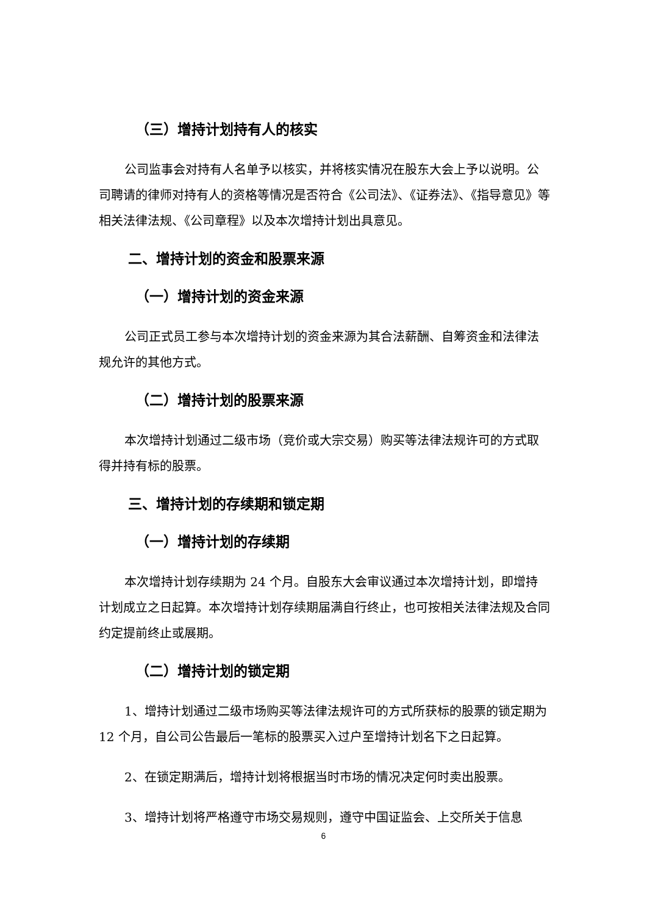（三）增持计划持有人的核实
公司监事会对持有人名单予以核实，并将核实情况在股东大会上予以说明。公司聘请的律师对持有人的资格等情况是否符合《公司法》、《证券法》、《指导意见》等相关法律法规、《公司章程》以及本次增持计划出具意见。
二、增持计划的资金和股票来源
（一）增持计划的资金来源
公司正式员工参与本次增持计划的资金来源为其合法薪酬、自筹资金和法律法规允许的其他方式。
（二）增持计划的股票来源
本次增持计划通过二级市场（竞价或大宗交易）购买等法律法规许可的方式取得并持有标的股票。
三、增持计划的存续期和锁定期
（一）增持计划的存续期
本次增持计划存续期为 24 个月。自股东大会审议通过本次增持计划，即增持计划成立之日起算。本次增持计划存续期届满自行终止，也可按相关法律法规及合同约定提前终止或展期。
（二）增持计划的锁定期
1、增持计划通过二级市场购买等法律法规许可的方式所获标的股票的锁定期为 12 个月，自公司公告最后一笔标的股票买入过户至增持计划名下之日起算。
2、在锁定期满后，增持计划将根据当时市场的情况决定何时卖出股票。
3、增持计划将严格遵守市场交易规则，遵守中国证监会、上交所关于信息
6